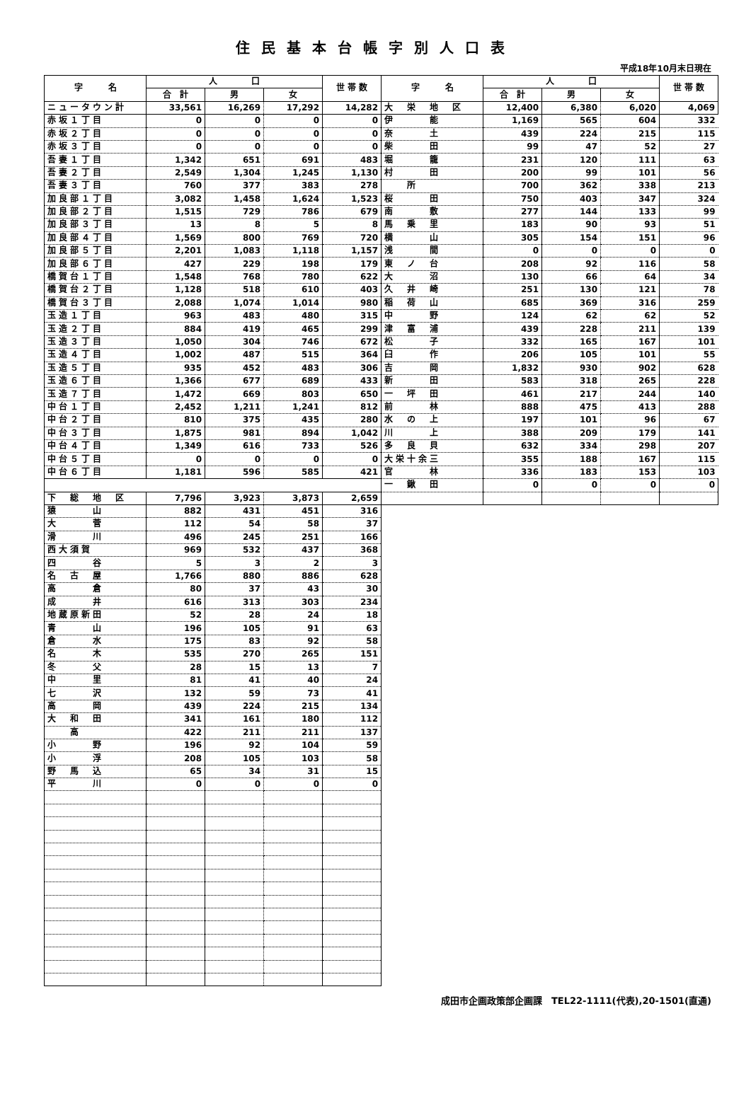住民基本台帳字別人口表
平成18年10月末日現在
| 字 名 | 人 口 | | | 世 帯 数 | 字 名 | 人 口 | | | 世 帯 数 |
| --- | --- | --- | --- | --- | --- | --- | --- | --- | --- |
| | 合 計 | 男 | 女 | | | 合 計 | 男 | 女 | |
| ニュータウン計 | 33,561 | 16,269 | 17,292 | 14,282 | 大 栄 地 区 | 12,400 | 6,380 | 6,020 | 4,069 |
| 赤坂１丁目 | 0 | 0 | 0 | 0 | 伊 能 | 1,169 | 565 | 604 | 332 |
| 赤坂２丁目 | 0 | 0 | 0 | 0 | 奈 土 | 439 | 224 | 215 | 115 |
| 赤坂３丁目 | 0 | 0 | 0 | 0 | 柴 田 | 99 | 47 | 52 | 27 |
| 吾妻１丁目 | 1,342 | 651 | 691 | 483 | 堀 籠 | 231 | 120 | 111 | 63 |
| 吾妻２丁目 | 2,549 | 1,304 | 1,245 | 1,130 | 村 田 | 200 | 99 | 101 | 56 |
| 吾妻３丁目 | 760 | 377 | 383 | 278 | 所 | 700 | 362 | 338 | 213 |
| 加良部１丁目 | 3,082 | 1,458 | 1,624 | 1,523 | 桜 田 | 750 | 403 | 347 | 324 |
| 加良部２丁目 | 1,515 | 729 | 786 | 679 | 南 敷 | 277 | 144 | 133 | 99 |
| 加良部３丁目 | 13 | 8 | 5 | 8 | 馬 乗 里 | 183 | 90 | 93 | 51 |
| 加良部４丁目 | 1,569 | 800 | 769 | 720 | 横 山 | 305 | 154 | 151 | 96 |
| 加良部５丁目 | 2,201 | 1,083 | 1,118 | 1,157 | 浅 間 | 0 | 0 | 0 | 0 |
| 加良部６丁目 | 427 | 229 | 198 | 179 | 東 ノ 台 | 208 | 92 | 116 | 58 |
| 橋賀台１丁目 | 1,548 | 768 | 780 | 622 | 大 沼 | 130 | 66 | 64 | 34 |
| 橋賀台２丁目 | 1,128 | 518 | 610 | 403 | 久 井 崎 | 251 | 130 | 121 | 78 |
| 橋賀台３丁目 | 2,088 | 1,074 | 1,014 | 980 | 稲 荷 山 | 685 | 369 | 316 | 259 |
| 玉造１丁目 | 963 | 483 | 480 | 315 | 中 野 | 124 | 62 | 62 | 52 |
| 玉造２丁目 | 884 | 419 | 465 | 299 | 津 富 浦 | 439 | 228 | 211 | 139 |
| 玉造３丁目 | 1,050 | 304 | 746 | 672 | 松 子 | 332 | 165 | 167 | 101 |
| 玉造４丁目 | 1,002 | 487 | 515 | 364 | 臼 作 | 206 | 105 | 101 | 55 |
| 玉造５丁目 | 935 | 452 | 483 | 306 | 吉 岡 | 1,832 | 930 | 902 | 628 |
| 玉造６丁目 | 1,366 | 677 | 689 | 433 | 新 田 | 583 | 318 | 265 | 228 |
| 玉造７丁目 | 1,472 | 669 | 803 | 650 | 一 坪 田 | 461 | 217 | 244 | 140 |
| 中台１丁目 | 2,452 | 1,211 | 1,241 | 812 | 前 林 | 888 | 475 | 413 | 288 |
| 中台２丁目 | 810 | 375 | 435 | 280 | 水 の 上 | 197 | 101 | 96 | 67 |
| 中台３丁目 | 1,875 | 981 | 894 | 1,042 | 川 上 | 388 | 209 | 179 | 141 |
| 中台４丁目 | 1,349 | 616 | 733 | 526 | 多 良 貝 | 632 | 334 | 298 | 207 |
| 中台５丁目 | 0 | 0 | 0 | 0 | 大栄十余三 | 355 | 188 | 167 | 115 |
| 中台６丁目 | 1,181 | 596 | 585 | 421 | 官 林 | 336 | 183 | 153 | 103 |
| | | | | | 一 鍬 田 | 0 | 0 | 0 | 0 |
| 下 総 地 区 | 7,796 | 3,923 | 3,873 | 2,659 | | | | | |
| 猿 山 | 882 | 431 | 451 | 316 | | | | | |
| 大 菅 | 112 | 54 | 58 | 37 | | | | | |
| 滑 川 | 496 | 245 | 251 | 166 | | | | | |
| 西大須賀 | 969 | 532 | 437 | 368 | | | | | |
| 四 谷 | 5 | 3 | 2 | 3 | | | | | |
| 名 古 屋 | 1,766 | 880 | 886 | 628 | | | | | |
| 高 倉 | 80 | 37 | 43 | 30 | | | | | |
| 成 井 | 616 | 313 | 303 | 234 | | | | | |
| 地蔵原新田 | 52 | 28 | 24 | 18 | | | | | |
| 青 山 | 196 | 105 | 91 | 63 | | | | | |
| 倉 水 | 175 | 83 | 92 | 58 | | | | | |
| 名 木 | 535 | 270 | 265 | 151 | | | | | |
| 冬 父 | 28 | 15 | 13 | 7 | | | | | |
| 中 里 | 81 | 41 | 40 | 24 | | | | | |
| 七 沢 | 132 | 59 | 73 | 41 | | | | | |
| 高 岡 | 439 | 224 | 215 | 134 | | | | | |
| 大 和 田 | 341 | 161 | 180 | 112 | | | | | |
| 高 | 422 | 211 | 211 | 137 | | | | | |
| 小 野 | 196 | 92 | 104 | 59 | | | | | |
| 小 浮 | 208 | 105 | 103 | 58 | | | | | |
| 野 馬 込 | 65 | 34 | 31 | 15 | | | | | |
| 平 川 | 0 | 0 | 0 | 0 | | | | | |
成田市企画政策部企画課　TEL22-1111(代表),20-1501(直通)